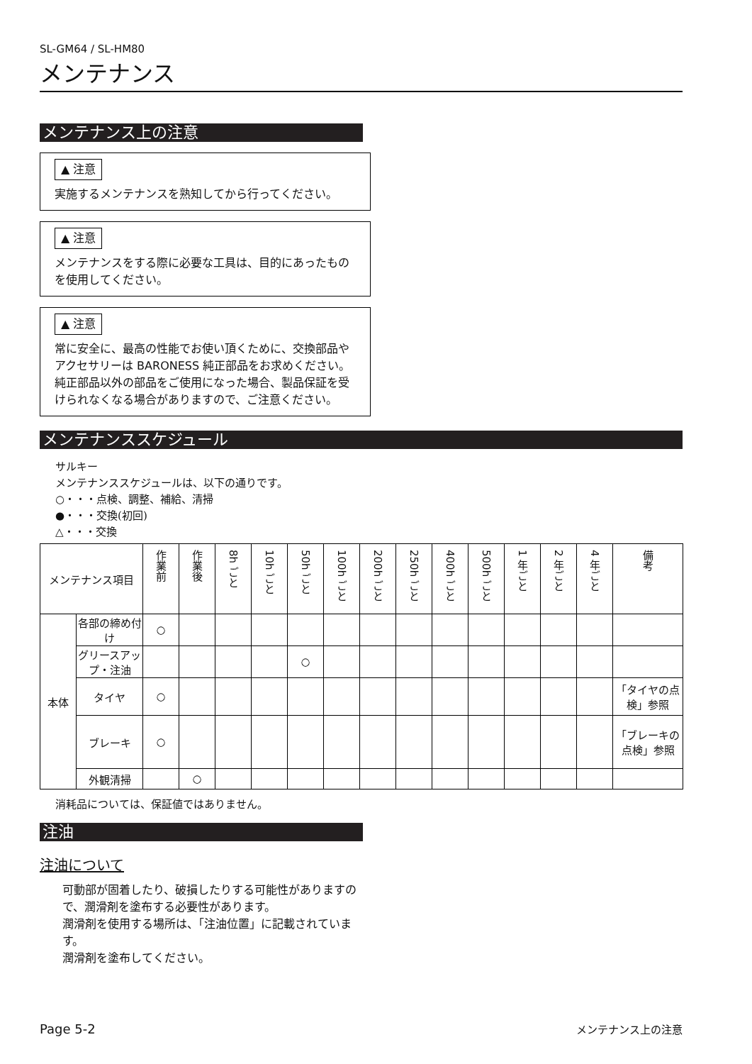SL-GM64 / SL-HM80
メンテナンス
メンテナンス上の注意
▲ 注意
実施するメンテナンスを熟知してから行ってください。
▲ 注意
メンテナンスをする際に必要な工具は、目的にあったものを使用してください。
▲ 注意
常に安全に、最高の性能でお使い頂くために、交換部品やアクセサリーは BARONESS 純正部品をお求めください。
純正部品以外の部品をご使用になった場合、製品保証を受けられなくなる場合がありますので、ご注意ください。
メンテナンススケジュール
サルキー
メンテナンススケジュールは、以下の通りです。
○・・・点検、調整、補給、清掃
●・・・交換(初回)
△・・・交換
| メンテナンス項目 | | 作業前 | 作業後 | 8h ごと | 10h ごと | 50h ごと | 100h ごと | 200h ごと | 250h ごと | 400h ごと | 500h ごと | 1 年ごと | 2 年ごと | 4 年ごと | 備考 |
| --- | --- | --- | --- | --- | --- | --- | --- | --- | --- | --- | --- | --- | --- | --- | --- |
| 本体 | 各部の締め付け | ○ | | | | | | | | | | | | | |
| | グリースアップ・注油 | | | | | ○ | | | | | | | | | |
| | タイヤ | ○ | | | | | | | | | | | | | 「タイヤの点検」参照 |
| | ブレーキ | ○ | | | | | | | | | | | | | 「ブレーキの点検」参照 |
| | 外観清掃 | | ○ | | | | | | | | | | | | |
消耗品については、保証値ではありません。
注油
注油について
可動部が固着したり、破損したりする可能性がありますので、潤滑剤を塗布する必要性があります。
潤滑剤を使用する場所は、「注油位置」に記載されています。
潤滑剤を塗布してください。
Page 5-2 メンテナンス上の注意